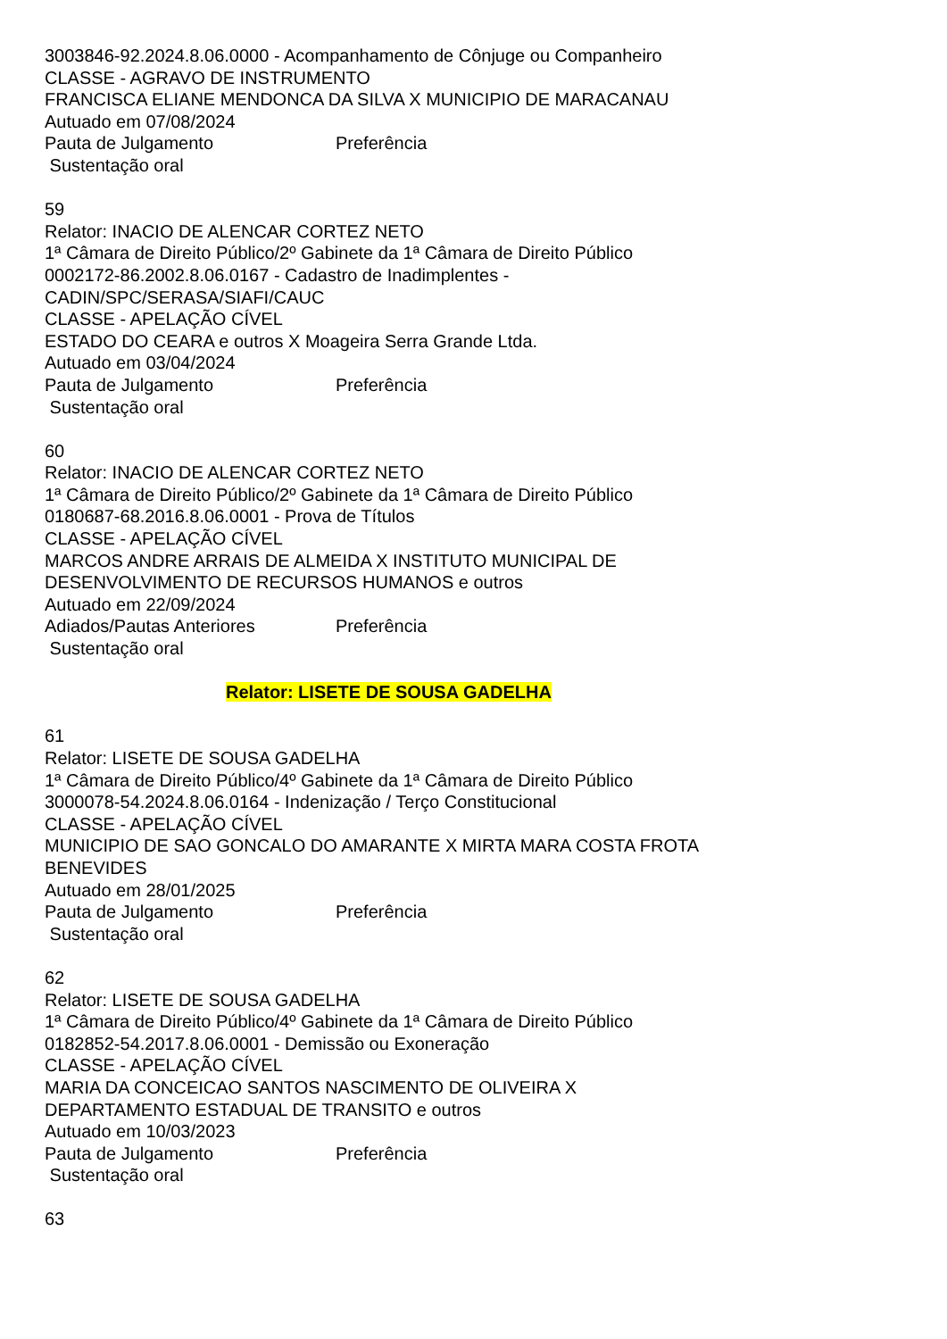3003846-92.2024.8.06.0000 - Acompanhamento de Cônjuge ou Companheiro
CLASSE - AGRAVO DE INSTRUMENTO
FRANCISCA ELIANE MENDONCA DA SILVA X MUNICIPIO DE MARACANAU
Autuado em 07/08/2024
Pauta de Julgamento Preferência
Sustentação oral
59
Relator: INACIO DE ALENCAR CORTEZ NETO
1ª Câmara de Direito Público/2º Gabinete da 1ª Câmara de Direito Público
0002172-86.2002.8.06.0167 - Cadastro de Inadimplentes -
CADIN/SPC/SERASA/SIAFI/CAUC
CLASSE - APELAÇÃO CÍVEL
ESTADO DO CEARA e outros X Moageira Serra Grande Ltda.
Autuado em 03/04/2024
Pauta de Julgamento Preferência
Sustentação oral
60
Relator: INACIO DE ALENCAR CORTEZ NETO
1ª Câmara de Direito Público/2º Gabinete da 1ª Câmara de Direito Público
0180687-68.2016.8.06.0001 - Prova de Títulos
CLASSE - APELAÇÃO CÍVEL
MARCOS ANDRE ARRAIS DE ALMEIDA X INSTITUTO MUNICIPAL DE
DESENVOLVIMENTO DE RECURSOS HUMANOS e outros
Autuado em 22/09/2024
Adiados/Pautas Anteriores Preferência
Sustentação oral
Relator: LISETE DE SOUSA GADELHA
61
Relator: LISETE DE SOUSA GADELHA
1ª Câmara de Direito Público/4º Gabinete da 1ª Câmara de Direito Público
3000078-54.2024.8.06.0164 - Indenização / Terço Constitucional
CLASSE - APELAÇÃO CÍVEL
MUNICIPIO DE SAO GONCALO DO AMARANTE X MIRTA MARA COSTA FROTA
BENEVIDES
Autuado em 28/01/2025
Pauta de Julgamento Preferência
Sustentação oral
62
Relator: LISETE DE SOUSA GADELHA
1ª Câmara de Direito Público/4º Gabinete da 1ª Câmara de Direito Público
0182852-54.2017.8.06.0001 - Demissão ou Exoneração
CLASSE - APELAÇÃO CÍVEL
MARIA DA CONCEICAO SANTOS NASCIMENTO DE OLIVEIRA X
DEPARTAMENTO ESTADUAL DE TRANSITO e outros
Autuado em 10/03/2023
Pauta de Julgamento Preferência
Sustentação oral
63